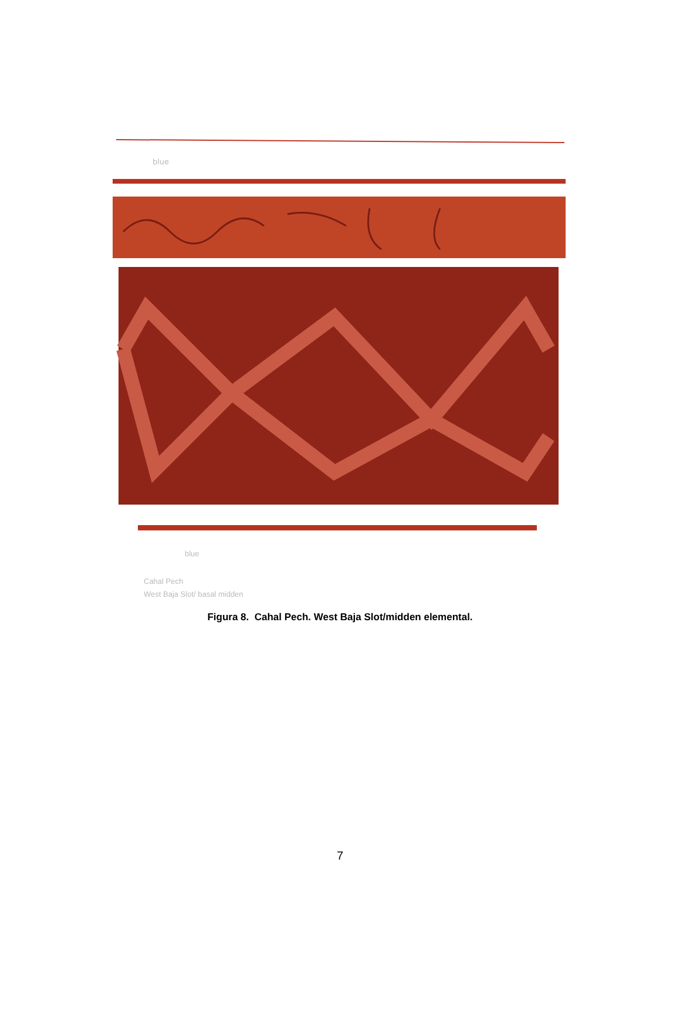blue
blue
Cahal Pech
West Baja Slot/ basal midden
Figura 8. Cahal Pech. West Baja Slot/midden elemental.
7